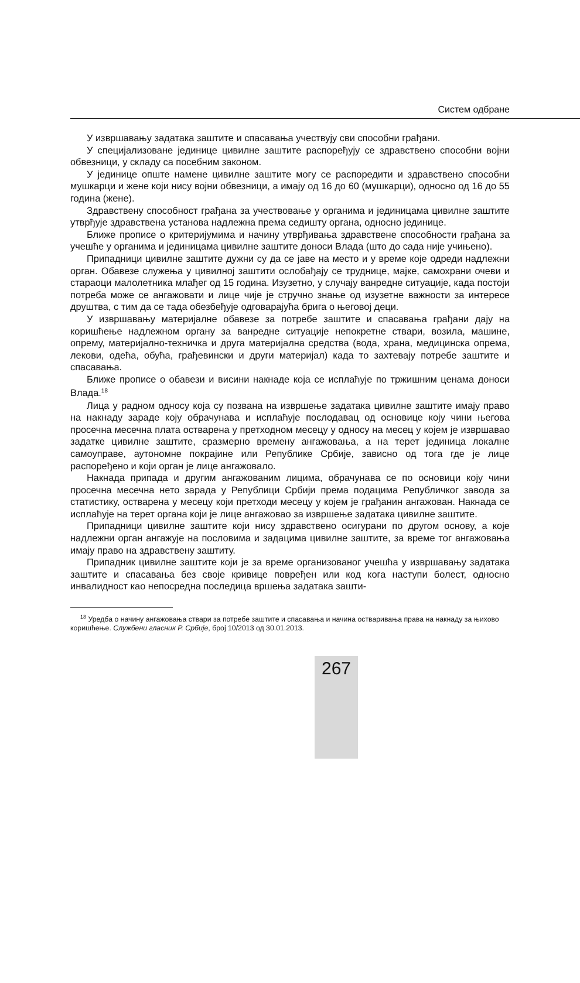Систем одбране
У извршавању задатака заштите и спасавања учествују сви способни грађани.
У специјализоване јединице цивилне заштите распоређују се здравствено способни војни обвезници, у складу са посебним законом.
У јединице опште намене цивилне заштите могу се распоредити и здравствено способни мушкарци и жене који нису војни обвезници, а имају од 16 до 60 (мушкарци), односно од 16 до 55 година (жене).
Здравствену способност грађана за учествовање у органима и јединицама цивилне заштите утврђује здравствена установа надлежна према седишту органа, односно јединице.
Ближе прописе о критеријумима и начину утврђивања здравствене способности грађана за учешће у органима и јединицама цивилне заштите доноси Влада (што до сада није учињено).
Припадници цивилне заштите дужни су да се јаве на место и у време које одреди надлежни орган. Обавезе служења у цивилној заштити ослобађају се труднице, мајке, самохрани очеви и стараоци малолетника млађег од 15 година. Изузетно, у случају ванредне ситуације, када постоји потреба може се ангажовати и лице чије је стручно знање од изузетне важности за интересе друштва, с тим да се тада обезбеђује одговарајућа брига о његовој деци.
У извршавању материјалне обавезе за потребе заштите и спасавања грађани дају на коришћење надлежном органу за ванредне ситуације непокретне ствари, возила, машине, опрему, материјално-техничка и друга материјална средства (вода, храна, медицинска опрема, лекови, одећа, обућа, грађевински и други материјал) када то захтевају потребе заштите и спасавања.
Ближе прописе о обавези и висини накнаде која се исплаћује по тржишним ценама доноси Влада.<sup>18</sup>
Лица у радном односу која су позвана на извршење задатака цивилне заштите имају право на накнаду зараде коју обрачунава и исплаћује послодавац од основице коју чини његова просечна месечна плата остварена у претходном месецу у односу на месец у којем је извршавао задатке цивилне заштите, сразмерно времену ангажовања, а на терет јединица локалне самоуправе, аутономне покрајине или Републике Србије, зависно од тога где је лице распоређено и који орган је лице ангажовало.
Накнада припада и другим ангажованим лицима, обрачунава се по основици коју чини просечна месечна нето зарада у Републици Србији према подацима Републичког завода за статистику, остварена у месецу који претходи месецу у којем је грађанин ангажован. Накнада се исплаћује на терет органа који је лице ангажовао за извршење задатака цивилне заштите.
Припадници цивилне заштите који нису здравствено осигурани по другом основу, а које надлежни орган ангажује на пословима и задацима цивилне заштите, за време тог ангажовања имају право на здравствену заштиту.
Припадник цивилне заштите који је за време организованог учешћа у извршавању задатака заштите и спасавања без своје кривице повређен или код кога наступи болест, односно инвалидност као непосредна последица вршења задатака зашти-
<sup>18</sup> Уредба о начину ангажовања ствари за потребе заштите и спасавања и начина остваривања права на накнаду за њихово коришћење. Службени гласник Р. Србије, број 10/2013 од 30.01.2013.
267